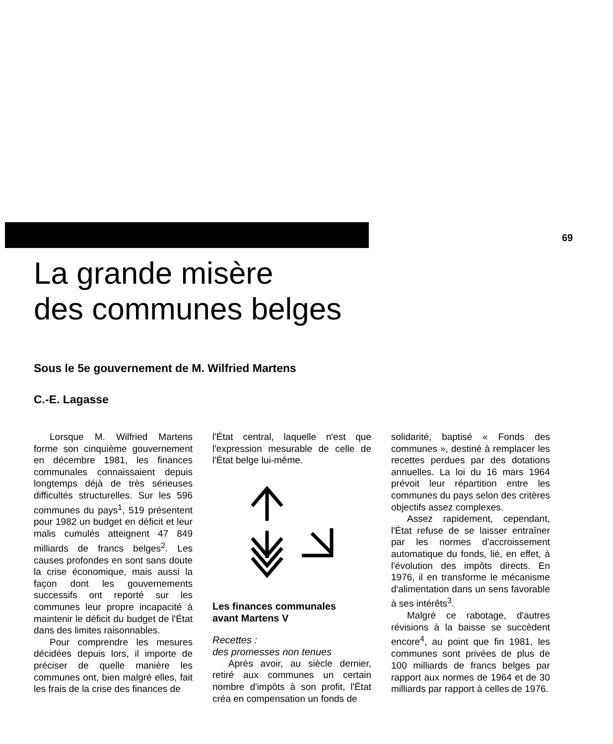69
La grande misère
des communes belges
Sous le 5e gouvernement de M. Wilfried Martens
C.-E. Lagasse
Lorsque M. Wilfried Martens forme son cinquième gouvernement en décembre 1981, les finances communales connaissaient depuis longtemps déjà de très sérieuses difficultés structurelles. Sur les 596 communes du pays<sup>1</sup>, 519 présentent pour 1982 un budget en déficit et leur malis cumulés atteignent 47 849 milliards de francs belges<sup>2</sup>. Les causes profondes en sont sans doute la crise économique, mais aussi la façon dont les gouvernements successifs ont reporté sur les communes leur propre incapacité à maintenir le déficit du budget de l'État dans des limites raisonnables.
Pour comprendre les mesures décidées depuis lors, il importe de préciser de quelle manière les communes ont, bien malgré elles, fait les frais de la crise des finances de
l'État central, laquelle n'est que l'expression mesurable de celle de l'État belge lui-même.
Les finances communales
avant Martens V
Recettes :
des promesses non tenues
Après avoir, au siècle dernier, retiré aux communes un certain nombre d'impôts à son profit, l'État créa en compensation un fonds de
solidarité, baptisé « Fonds des communes », destiné à remplacer les recettes perdues par des dotations annuelles. La loi du 16 mars 1964 prévoit leur répartition entre les communes du pays selon des critères objectifs assez complexes.
Assez rapidement, cependant, l'État refuse de se laisser entraîner par les normes d'accroissement automatique du fonds, lié, en effet, à l'évolution des impôts directs. En 1976, il en transforme le mécanisme d'alimentation dans un sens favorable à ses intérêts<sup>3</sup>.
Malgré ce rabotage, d'autres révisions à la baisse se succèdent encore<sup>4</sup>, au point que fin 1981, les communes sont privées de plus de 100 milliards de francs belges par rapport aux normes de 1964 et de 30 milliards par rapport à celles de 1976.